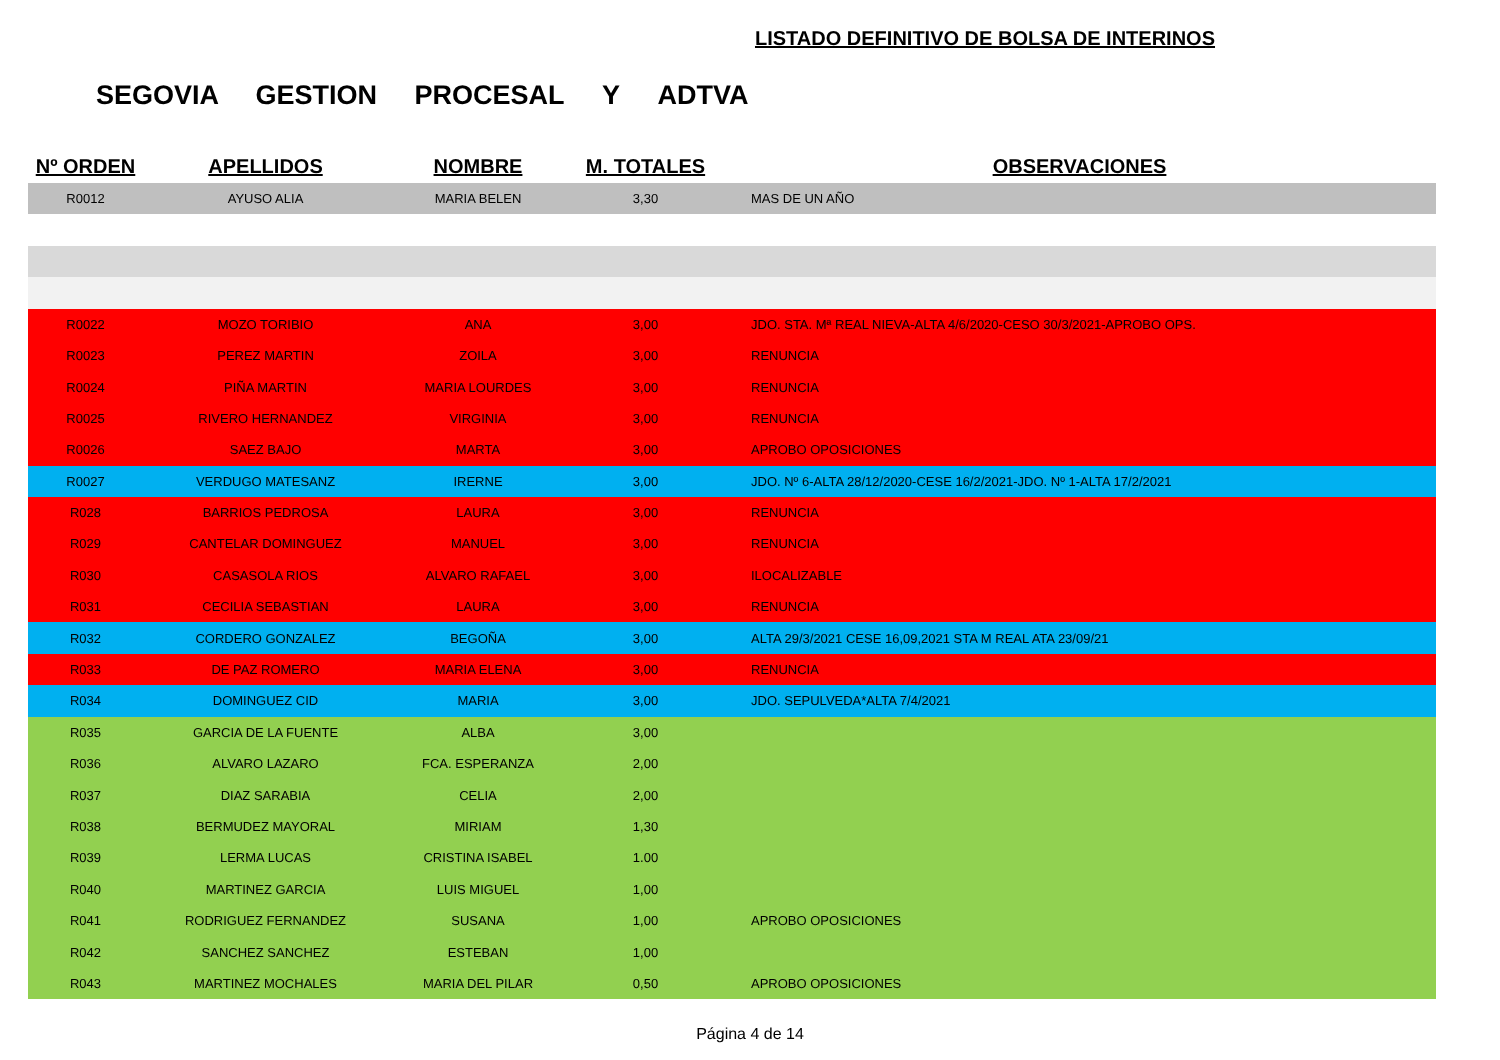LISTADO DEFINITIVO DE BOLSA DE INTERINOS
SEGOVIA GESTION PROCESAL Y ADTVA
| Nº ORDEN | APELLIDOS | NOMBRE | M. TOTALES | OBSERVACIONES |
| --- | --- | --- | --- | --- |
| R0012 | AYUSO ALIA | MARIA BELEN | 3,30 | MAS DE UN AÑO |
| R0022 | MOZO TORIBIO | ANA | 3,00 | JDO. STA. Mª REAL NIEVA-ALTA 4/6/2020-CESO 30/3/2021-APROBO OPS. |
| R0023 | PEREZ MARTIN | ZOILA | 3,00 | RENUNCIA |
| R0024 | PIÑA MARTIN | MARIA LOURDES | 3,00 | RENUNCIA |
| R0025 | RIVERO HERNANDEZ | VIRGINIA | 3,00 | RENUNCIA |
| R0026 | SAEZ BAJO | MARTA | 3,00 | APROBO OPOSICIONES |
| R0027 | VERDUGO MATESANZ | IRERNE | 3,00 | JDO. Nº 6-ALTA 28/12/2020-CESE 16/2/2021-JDO. Nº 1-ALTA 17/2/2021 |
| R028 | BARRIOS PEDROSA | LAURA | 3,00 | RENUNCIA |
| R029 | CANTELAR DOMINGUEZ | MANUEL | 3,00 | RENUNCIA |
| R030 | CASASOLA RIOS | ALVARO RAFAEL | 3,00 | ILOCALIZABLE |
| R031 | CECILIA SEBASTIAN | LAURA | 3,00 | RENUNCIA |
| R032 | CORDERO GONZALEZ | BEGOÑA | 3,00 | ALTA 29/3/2021 CESE 16,09,2021 STA M REAL ATA 23/09/21 |
| R033 | DE PAZ ROMERO | MARIA ELENA | 3,00 | RENUNCIA |
| R034 | DOMINGUEZ CID | MARIA | 3,00 | JDO. SEPULVEDA*ALTA 7/4/2021 |
| R035 | GARCIA DE LA FUENTE | ALBA | 3,00 | |
| R036 | ALVARO LAZARO | FCA. ESPERANZA | 2,00 | |
| R037 | DIAZ SARABIA | CELIA | 2,00 | |
| R038 | BERMUDEZ MAYORAL | MIRIAM | 1,30 | |
| R039 | LERMA LUCAS | CRISTINA ISABEL | 1.00 | |
| R040 | MARTINEZ GARCIA | LUIS MIGUEL | 1,00 | |
| R041 | RODRIGUEZ FERNANDEZ | SUSANA | 1,00 | APROBO OPOSICIONES |
| R042 | SANCHEZ SANCHEZ | ESTEBAN | 1,00 | |
| R043 | MARTINEZ MOCHALES | MARIA DEL PILAR | 0,50 | APROBO OPOSICIONES |
Página 4 de 14